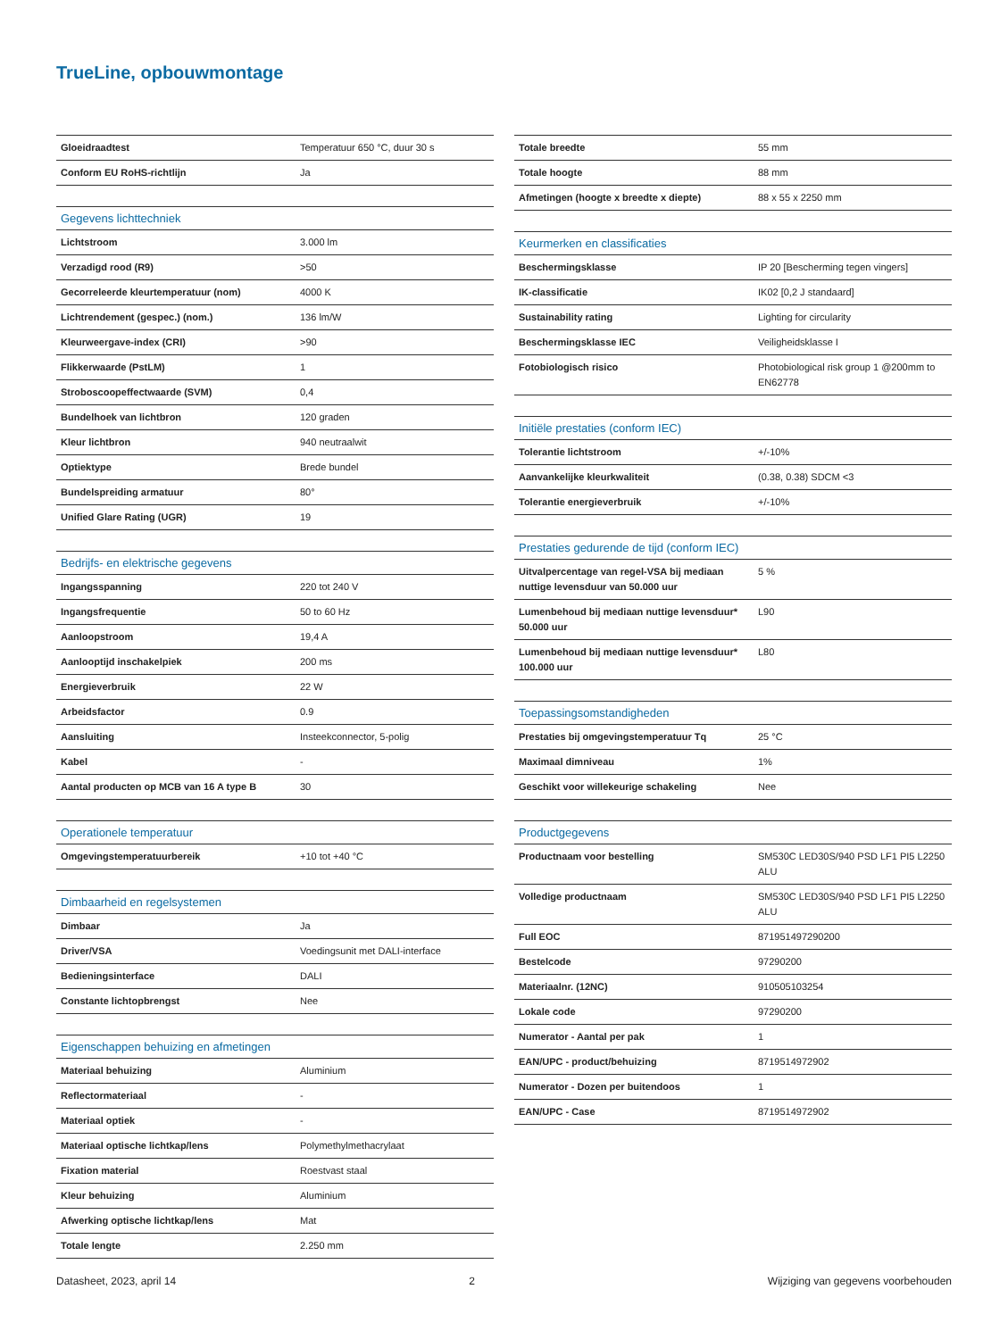TrueLine, opbouwmontage
| Gloeidraadtest | Temperatuur 650 °C, duur 30 s |
| Conform EU RoHS-richtlijn | Ja |
| Gegevens lichttechniek | |
| --- | --- |
| Lichtstroom | 3.000 lm |
| Verzadigd rood (R9) | >50 |
| Gecorreleerde kleurtemperatuur (nom) | 4000 K |
| Lichtrendement (gespec.) (nom.) | 136 lm/W |
| Kleurweergave-index (CRI) | >90 |
| Flikkerwaarde (PstLM) | 1 |
| Stroboscoopeffectwaarde (SVM) | 0,4 |
| Bundelhoek van lichtbron | 120 graden |
| Kleur lichtbron | 940 neutraalwit |
| Optiektype | Brede bundel |
| Bundelspreiding armatuur | 80° |
| Unified Glare Rating (UGR) | 19 |
| Bedrijfs- en elektrische gegevens | |
| --- | --- |
| Ingangsspanning | 220 tot 240 V |
| Ingangsfrequentie | 50 to 60 Hz |
| Aanloopstroom | 19,4 A |
| Aanlooptijd inschakelpiek | 200 ms |
| Energieverbruik | 22 W |
| Arbeidsfactor | 0.9 |
| Aansluiting | Insteekconnector, 5-polig |
| Kabel | - |
| Aantal producten op MCB van 16 A type B | 30 |
| Operationele temperatuur | |
| --- | --- |
| Omgevingstemperatuurbereik | +10 tot +40 °C |
| Dimbaarheid en regelsystemen | |
| --- | --- |
| Dimbaar | Ja |
| Driver/VSA | Voedingsunit met DALI-interface |
| Bedieningsinterface | DALI |
| Constante lichtopbrengst | Nee |
| Eigenschappen behuizing en afmetingen | |
| --- | --- |
| Materiaal behuizing | Aluminium |
| Reflectormateriaal | - |
| Materiaal optiek | - |
| Materiaal optische lichtkap/lens | Polymethylmethacrylaat |
| Fixation material | Roestvast staal |
| Kleur behuizing | Aluminium |
| Afwerking optische lichtkap/lens | Mat |
| Totale lengte | 2.250 mm |
| Totale breedte | 55 mm |
| Totale hoogte | 88 mm |
| Afmetingen (hoogte x breedte x diepte) | 88 x 55 x 2250 mm |
| Keurmerken en classificaties | |
| --- | --- |
| Beschermingsklasse | IP 20 [Bescherming tegen vingers] |
| IK-classificatie | IK02 [0,2 J standaard] |
| Sustainability rating | Lighting for circularity |
| Beschermingsklasse IEC | Veiligheidsklasse I |
| Fotobiologisch risico | Photobiological risk group 1 @200mm to EN62778 |
| Initiële prestaties (conform IEC) | |
| --- | --- |
| Tolerantie lichtstroom | +/-10% |
| Aanvankelijke kleurkwaliteit | (0.38, 0.38) SDCM <3 |
| Tolerantie energieverbruik | +/-10% |
| Prestaties gedurende de tijd (conform IEC) | |
| --- | --- |
| Uitvalpercentage van regel-VSA bij mediaan nuttige levensduur van 50.000 uur | 5 % |
| Lumenbehoud bij mediaan nuttige levensduur* 50.000 uur | L90 |
| Lumenbehoud bij mediaan nuttige levensduur* 100.000 uur | L80 |
| Toepassingsomstandigheden | |
| --- | --- |
| Prestaties bij omgevingstemperatuur Tq | 25 °C |
| Maximaal dimniveau | 1% |
| Geschikt voor willekeurige schakeling | Nee |
| Productgegevens | |
| --- | --- |
| Productnaam voor bestelling | SM530C LED30S/940 PSD LF1 PI5 L2250 ALU |
| Volledige productnaam | SM530C LED30S/940 PSD LF1 PI5 L2250 ALU |
| Full EOC | 871951497290200 |
| Bestelcode | 97290200 |
| Materiaalnr. (12NC) | 910505103254 |
| Lokale code | 97290200 |
| Numerator - Aantal per pak | 1 |
| EAN/UPC - product/behuizing | 8719514972902 |
| Numerator - Dozen per buitendoos | 1 |
| EAN/UPC - Case | 8719514972902 |
Datasheet, 2023, april 14 2 Wijziging van gegevens voorbehouden